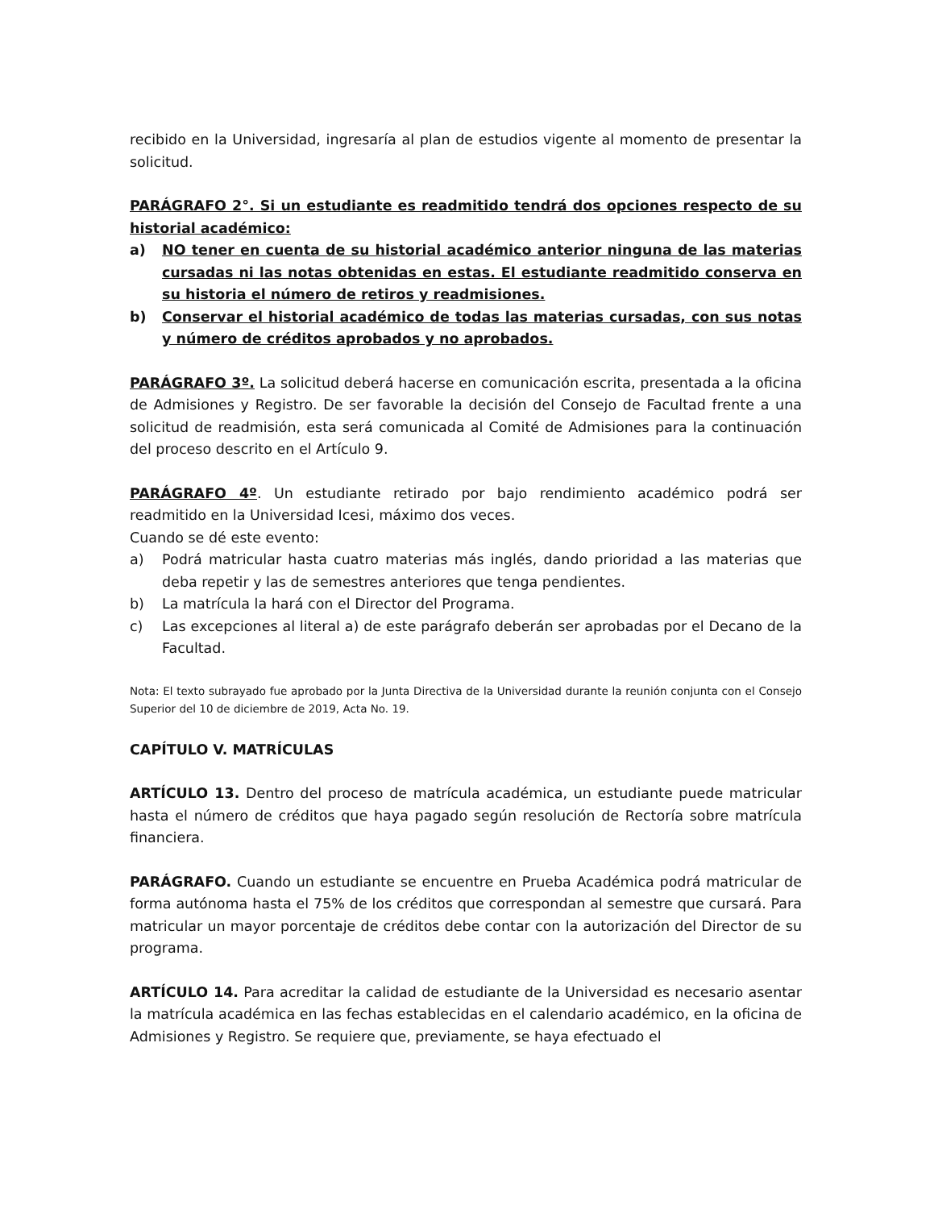recibido en la Universidad, ingresaría al plan de estudios vigente al momento de presentar la solicitud.
PARÁGRAFO 2°. Si un estudiante es readmitido tendrá dos opciones respecto de su historial académico:
a) NO tener en cuenta de su historial académico anterior ninguna de las materias cursadas ni las notas obtenidas en estas. El estudiante readmitido conserva en su historia el número de retiros y readmisiones.
b) Conservar el historial académico de todas las materias cursadas, con sus notas y número de créditos aprobados y no aprobados.
PARÁGRAFO 3º. La solicitud deberá hacerse en comunicación escrita, presentada a la oficina de Admisiones y Registro. De ser favorable la decisión del Consejo de Facultad frente a una solicitud de readmisión, esta será comunicada al Comité de Admisiones para la continuación del proceso descrito en el Artículo 9.
PARÁGRAFO 4º. Un estudiante retirado por bajo rendimiento académico podrá ser readmitido en la Universidad Icesi, máximo dos veces.
Cuando se dé este evento:
a) Podrá matricular hasta cuatro materias más inglés, dando prioridad a las materias que deba repetir y las de semestres anteriores que tenga pendientes.
b) La matrícula la hará con el Director del Programa.
c) Las excepciones al literal a) de este parágrafo deberán ser aprobadas por el Decano de la Facultad.
Nota: El texto subrayado fue aprobado por la Junta Directiva de la Universidad durante la reunión conjunta con el Consejo Superior del 10 de diciembre de 2019, Acta No. 19.
CAPÍTULO V. MATRÍCULAS
ARTÍCULO 13. Dentro del proceso de matrícula académica, un estudiante puede matricular hasta el número de créditos que haya pagado según resolución de Rectoría sobre matrícula financiera.
PARÁGRAFO. Cuando un estudiante se encuentre en Prueba Académica podrá matricular de forma autónoma hasta el 75% de los créditos que correspondan al semestre que cursará. Para matricular un mayor porcentaje de créditos debe contar con la autorización del Director de su programa.
ARTÍCULO 14. Para acreditar la calidad de estudiante de la Universidad es necesario asentar la matrícula académica en las fechas establecidas en el calendario académico, en la oficina de Admisiones y Registro. Se requiere que, previamente, se haya efectuado el